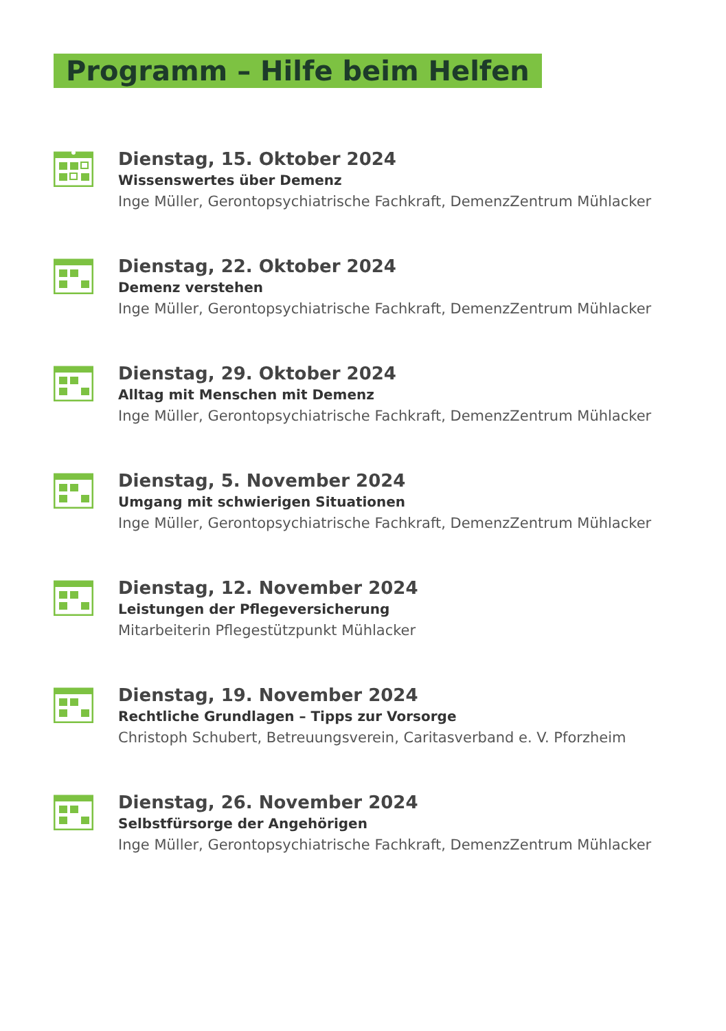Programm – Hilfe beim Helfen
Dienstag, 15. Oktober 2024
Wissenswertes über Demenz
Inge Müller, Gerontopsychiatrische Fachkraft, DemenzZentrum Mühlacker
Dienstag, 22. Oktober 2024
Demenz verstehen
Inge Müller, Gerontopsychiatrische Fachkraft, DemenzZentrum Mühlacker
Dienstag, 29. Oktober 2024
Alltag mit Menschen mit Demenz
Inge Müller, Gerontopsychiatrische Fachkraft, DemenzZentrum Mühlacker
Dienstag, 5. November 2024
Umgang mit schwierigen Situationen
Inge Müller, Gerontopsychiatrische Fachkraft, DemenzZentrum Mühlacker
Dienstag, 12. November 2024
Leistungen der Pflegeversicherung
Mitarbeiterin Pflegestützpunkt Mühlacker
Dienstag, 19. November 2024
Rechtliche Grundlagen – Tipps zur Vorsorge
Christoph Schubert, Betreuungsverein, Caritasverband e. V. Pforzheim
Dienstag, 26. November 2024
Selbstfürsorge der Angehörigen
Inge Müller, Gerontopsychiatrische Fachkraft, DemenzZentrum Mühlacker